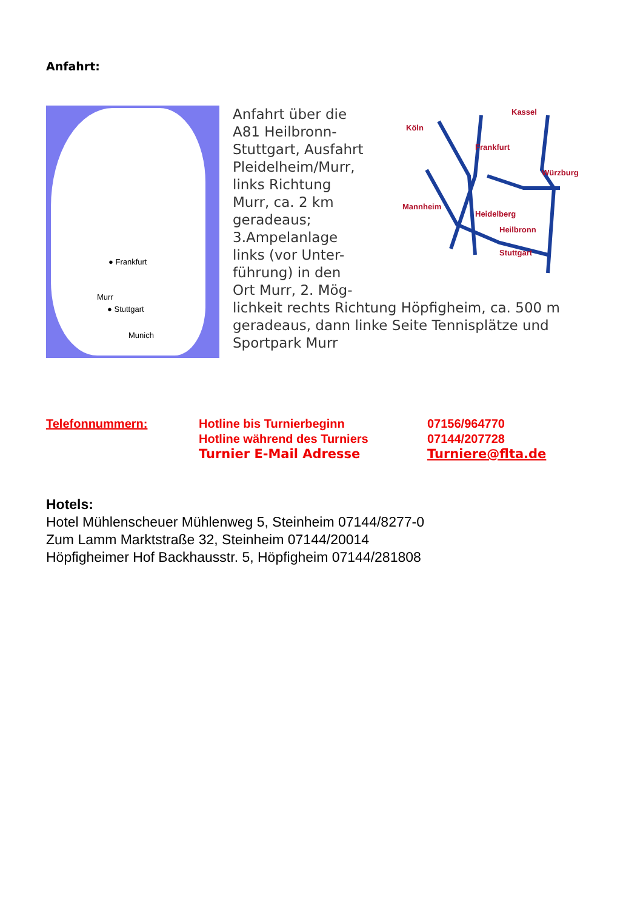Anfahrt:
● Frankfurt
Murr
● Stuttgart
Munich
Kassel
Köln
Frankfurt
Würzburg
Mannheim
Heidelberg
Heilbronn
Stuttgart
Anfahrt über die
A81 Heilbronn-
Stuttgart, Ausfahrt
Pleidelheim/Murr,
links Richtung
Murr, ca. 2 km
geradeaus;
3.Ampelanlage
links (vor Unter-
führung) in den
Ort Murr, 2. Mög-
lichkeit rechts Richtung Höpfigheim, ca. 500 m geradeaus, dann linke Seite Tennisplätze und Sportpark Murr
| Telefonnummern: | Hotline bis Turnierbeginn | 07156/964770 |
| | Hotline während des Turniers | 07144/207728 |
| | Turnier E-Mail Adresse | Turniere@flta.de |
Hotels:
Hotel Mühlenscheuer Mühlenweg 5, Steinheim 07144/8277-0
Zum Lamm Marktstraße 32, Steinheim 07144/20014
Höpfigheimer Hof Backhausstr. 5, Höpfigheim 07144/281808